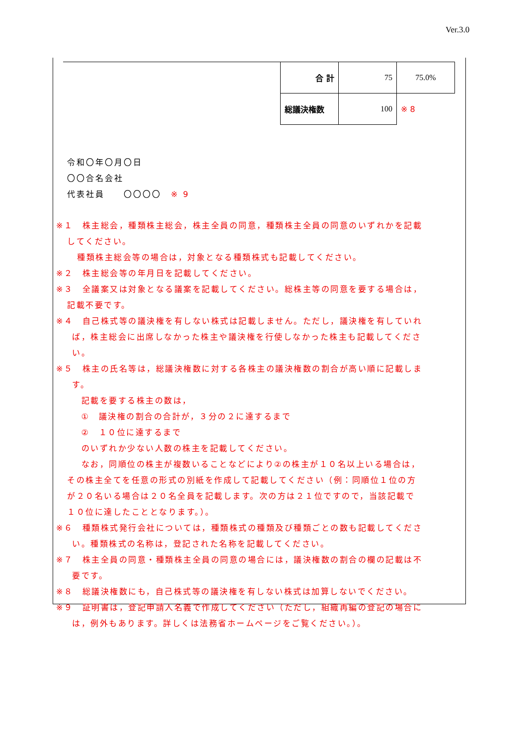Ver.3.0
| 合 計 | 75 | 75.0% |
| 総議決権数 | 100 | ※ 8 |
令和〇年〇月〇日
〇〇合名会社
代表社員　　〇〇〇〇　※ 9
※１　株主総会，種類株主総会，株主全員の同意，種類株主全員の同意のいずれかを記載
してください。
種類株主総会等の場合は，対象となる種類株式も記載してください。
※２　株主総会等の年月日を記載してください。
※３　全議案又は対象となる議案を記載してください。総株主等の同意を要する場合は，
記載不要です。
※４　自己株式等の議決権を有しない株式は記載しません。ただし，議決権を有していれ
ば，株主総会に出席しなかった株主や議決権を行使しなかった株主も記載してくださ
い。
※５　株主の氏名等は，総議決権数に対する各株主の議決権数の割合が高い順に記載しま
す。
　記載を要する株主の数は，
　①　議決権の割合の合計が，３分の２に達するまで
　②　１０位に達するまで
　のいずれか少ない人数の株主を記載してください。
　なお，同順位の株主が複数いることなどにより②の株主が１０名以上いる場合は，
その株主全てを任意の形式の別紙を作成して記載してください（例：同順位１位の方
が２０名いる場合は２０名全員を記載します。次の方は２１位ですので，当該記載で
１０位に達したこととなります。）。
※６　種類株式発行会社については，種類株式の種類及び種類ごとの数も記載してくださ
い。種類株式の名称は，登記された名称を記載してください。
※７　株主全員の同意・種類株主全員の同意の場合には，議決権数の割合の欄の記載は不
要です。
※８　総議決権数にも，自己株式等の議決権を有しない株式は加算しないでください。
※９　証明書は，登記申請人名義で作成してください（ただし，組織再編の登記の場合に
は，例外もあります。詳しくは法務省ホームページをご覧ください。）。